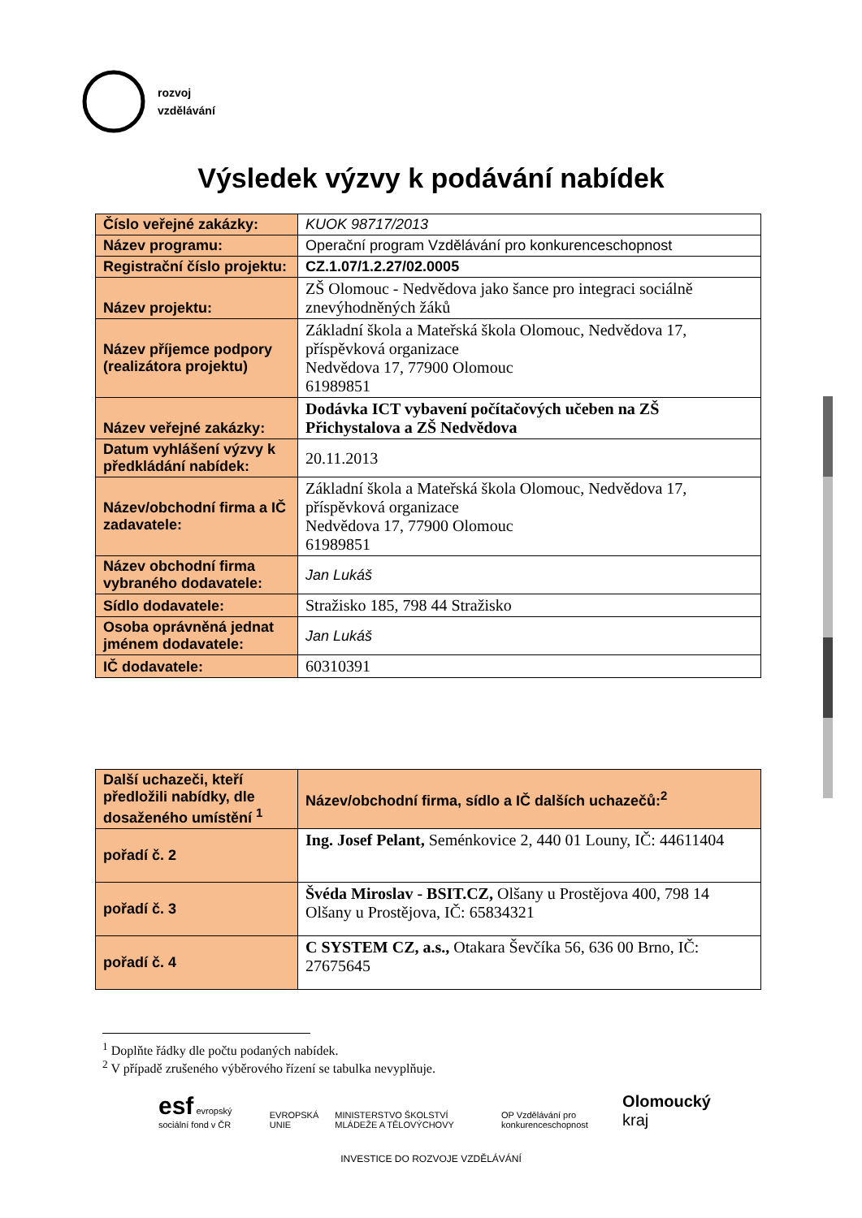rozvoj
vzdělávání
Výsledek výzvy k podávání nabídek
| Číslo veřejné zakázky: | KUOK 98717/2013 |
| Název programu: | Operační program Vzdělávání pro konkurenceschopnost |
| Registrační číslo projektu: | CZ.1.07/1.2.27/02.0005 |
| Název projektu: | ZŠ Olomouc - Nedvědova jako šance pro integraci sociálně znevýhodněných žáků |
| Název příjemce podpory (realizátora projektu) | Základní škola a Mateřská škola Olomouc, Nedvědova 17, příspěvková organizace Nedvědova 17, 77900 Olomouc 61989851 |
| Název veřejné zakázky: | Dodávka ICT vybavení počítačových učeben na ZŠ Přichystalova a ZŠ Nedvědova |
| Datum vyhlášení výzvy k předkládání nabídek: | 20.11.2013 |
| Název/obchodní firma a IČ zadavatele: | Základní škola a Mateřská škola Olomouc, Nedvědova 17, příspěvková organizace Nedvědova 17, 77900 Olomouc 61989851 |
| Název obchodní firma vybraného dodavatele: | Jan Lukáš |
| Sídlo dodavatele: | Stražisko 185, 798 44 Stražisko |
| Osoba oprávněná jednat jménem dodavatele: | Jan Lukáš |
| IČ dodavatele: | 60310391 |
| Další uchazeči, kteří předložili nabídky, dle dosaženého umístění <sup>1</sup> | Název/obchodní firma, sídlo a IČ dalších uchazečů:<sup>2</sup> |
| pořadí č. 2 | Ing. Josef Pelant, Seménkovice 2, 440 01 Louny, IČ: 44611404 |
| pořadí č. 3 | Švéda Miroslav - BSIT.CZ, Olšany u Prostějova 400, 798 14 Olšany u Prostějova, IČ: 65834321 |
| pořadí č. 4 | C SYSTEM CZ, a.s., Otakara Ševčíka 56, 636 00 Brno, IČ: 27675645 |
<sup>1</sup> Doplňte řádky dle počtu podaných nabídek.
<sup>2</sup> V případě zrušeného výběrového řízení se tabulka nevyplňuje.
esf evropský sociální fond v ČR EVROPSKÁ UNIE MINISTERSTVO ŠKOLSTVÍ MLÁDEŽE A TĚLOVÝCHOVY OP Vzdělávání pro konkurenceschopnost Olomoucký kraj
INVESTICE DO ROZVOJE VZDĚLÁVÁNÍ